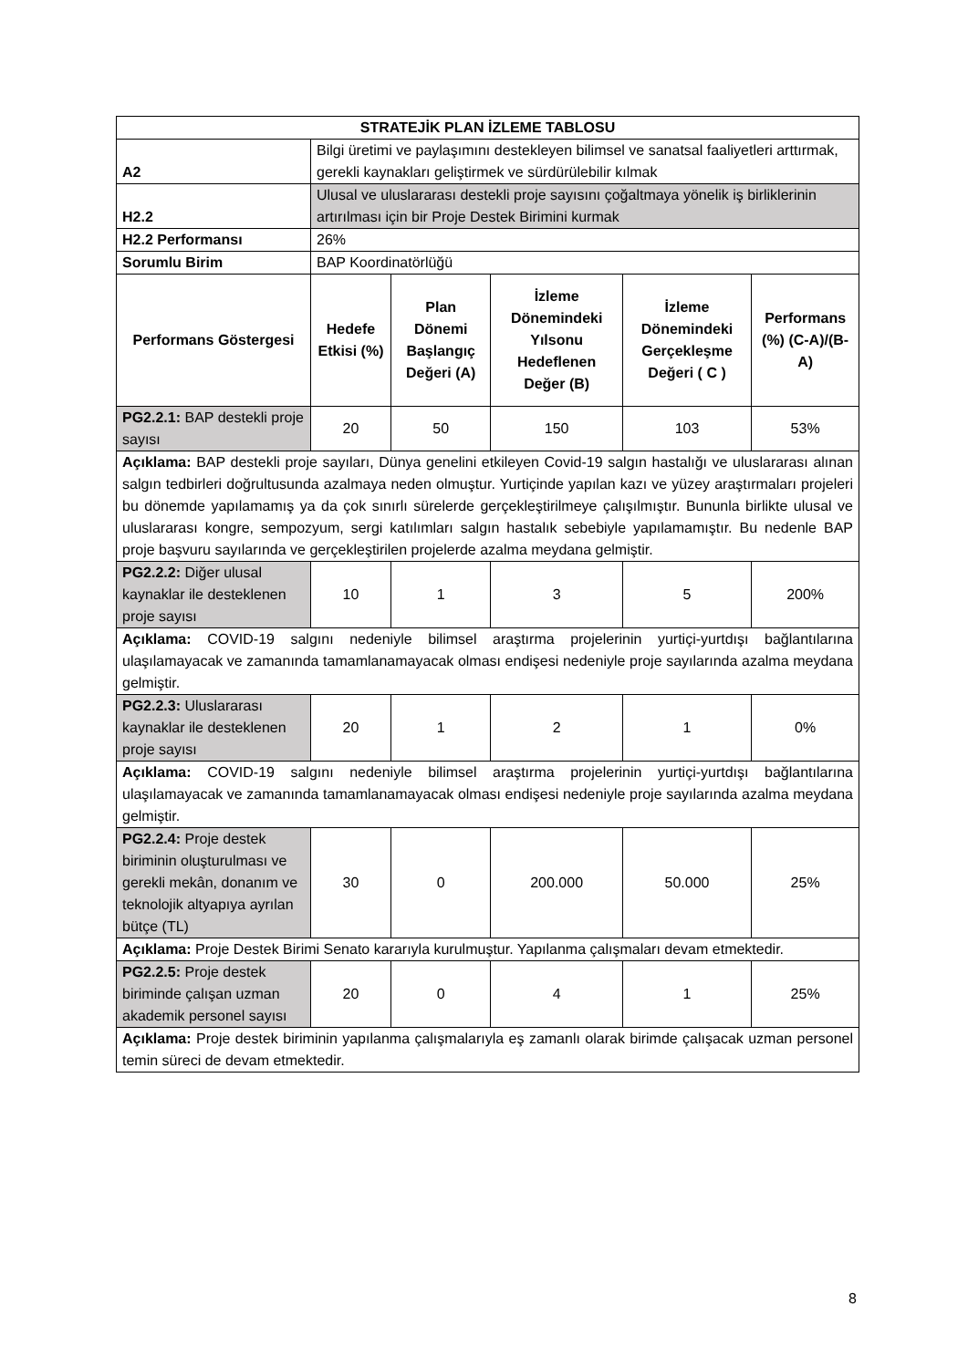| STRATEJİK PLAN İZLEME TABLOSU | | | | | |
| --- | --- | --- | --- | --- | --- |
| A2 | Bilgi üretimi ve paylaşımını destekleyen bilimsel ve sanatsal faaliyetleri arttırmak, gerekli kaynakları geliştirmek ve sürdürülebilir kılmak | | | | |
| H2.2 | Ulusal ve uluslararası destekli proje sayısını çoğaltmaya yönelik iş birliklerinin artırılması için bir Proje Destek Birimini kurmak | | | | |
| H2.2 Performansı | 26% | | | | |
| Sorumlu Birim | BAP Koordinatörlüğü | | | | |
| Performans Göstergesi | Hedefe Etkisi (%) | Plan Dönemi Başlangıç Değeri (A) | İzleme Dönemindeki Yılsonu Hedeflenen Değer (B) | İzleme Dönemindeki Gerçekleşme Değeri ( C ) | Performans (%) (C-A)/(B-A) |
| PG2.2.1: BAP destekli proje sayısı | 20 | 50 | 150 | 103 | 53% |
| Açıklama: BAP destekli proje sayıları, Dünya genelini etkileyen Covid-19 salgın hastalığı ve uluslararası alınan salgın tedbirleri doğrultusunda azalmaya neden olmuştur. Yurtiçinde yapılan kazı ve yüzey araştırmaları projeleri bu dönemde yapılamamış ya da çok sınırlı sürelerde gerçekleştirilmeye çalışılmıştır. Bununla birlikte ulusal ve uluslararası kongre, sempozyum, sergi katılımları salgın hastalık sebebiyle yapılamamıştır. Bu nedenle BAP proje başvuru sayılarında ve gerçekleştirilen projelerde azalma meydana gelmiştir. | | | | | |
| PG2.2.2: Diğer ulusal kaynaklar ile desteklenen proje sayısı | 10 | 1 | 3 | 5 | 200% |
| Açıklama: COVID-19 salgını nedeniyle bilimsel araştırma projelerinin yurtiçi-yurtdışı bağlantılarına ulaşılamayacak ve zamanında tamamlanamayacak olması endişesi nedeniyle proje sayılarında azalma meydana gelmiştir. | | | | | |
| PG2.2.3: Uluslararası kaynaklar ile desteklenen proje sayısı | 20 | 1 | 2 | 1 | 0% |
| Açıklama: COVID-19 salgını nedeniyle bilimsel araştırma projelerinin yurtiçi-yurtdışı bağlantılarına ulaşılamayacak ve zamanında tamamlanamayacak olması endişesi nedeniyle proje sayılarında azalma meydana gelmiştir. | | | | | |
| PG2.2.4: Proje destek biriminin oluşturulması ve gerekli mekân, donanım ve teknolojik altyapıya ayrılan bütçe (TL) | 30 | 0 | 200.000 | 50.000 | 25% |
| Açıklama: Proje Destek Birimi Senato kararıyla kurulmuştur. Yapılanma çalışmaları devam etmektedir. | | | | | |
| PG2.2.5: Proje destek biriminde çalışan uzman akademik personel sayısı | 20 | 0 | 4 | 1 | 25% |
| Açıklama: Proje destek biriminin yapılanma çalışmalarıyla eş zamanlı olarak birimde çalışacak uzman personel temin süreci de devam etmektedir. | | | | | |
8